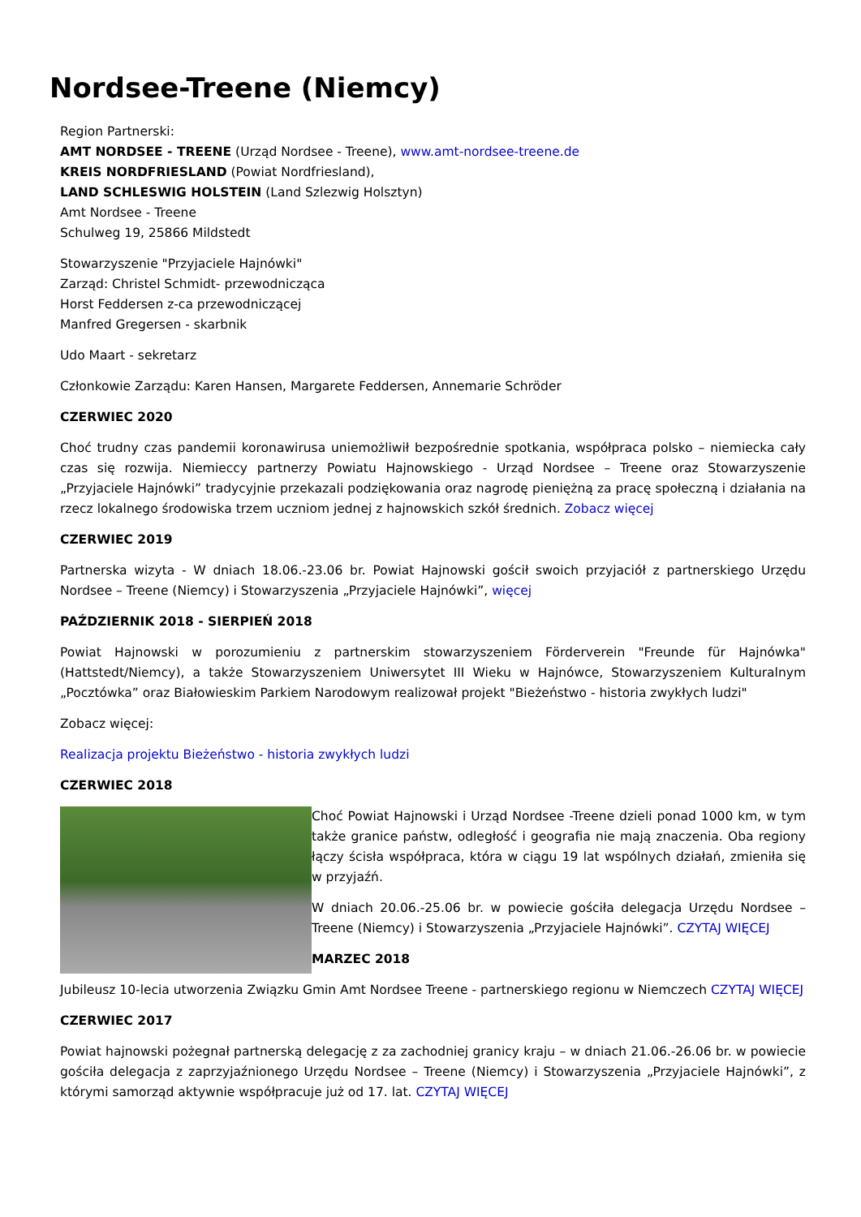Nordsee-Treene (Niemcy)
Region Partnerski:
AMT NORDSEE - TREENE (Urząd Nordsee - Treene), www.amt-nordsee-treene.de
KREIS NORDFRIESLAND (Powiat Nordfriesland),
LAND SCHLESWIG HOLSTEIN (Land Szlezwig Holsztyn)
Amt Nordsee - Treene
Schulweg 19, 25866 Mildstedt
Stowarzyszenie "Przyjaciele Hajnówki"
Zarząd: Christel Schmidt- przewodnicząca
Horst Feddersen z-ca przewodniczącej
Manfred Gregersen - skarbnik
Udo Maart - sekretarz
Członkowie Zarządu: Karen Hansen, Margarete Feddersen, Annemarie Schröder
CZERWIEC 2020
Choć trudny czas pandemii koronawirusa uniemożliwił bezpośrednie spotkania, współpraca polsko – niemiecka cały czas się rozwija. Niemieccy partnerzy Powiatu Hajnowskiego - Urząd Nordsee – Treene oraz Stowarzyszenie „Przyjaciele Hajnówki” tradycyjnie przekazali podziękowania oraz nagrodę pieniężną za pracę społeczną i działania na rzecz lokalnego środowiska trzem uczniom jednej z hajnowskich szkół średnich. Zobacz więcej
CZERWIEC 2019
Partnerska wizyta - W dniach 18.06.-23.06 br. Powiat Hajnowski gościł swoich przyjaciół z partnerskiego Urzędu Nordsee – Treene (Niemcy) i Stowarzyszenia „Przyjaciele Hajnówki”, więcej
PAŹDZIERNIK 2018 - SIERPIEŃ 2018
Powiat Hajnowski w porozumieniu z partnerskim stowarzyszeniem Förderverein "Freunde für Hajnówka" (Hattstedt/Niemcy), a także Stowarzyszeniem Uniwersytet III Wieku w Hajnówce, Stowarzyszeniem Kulturalnym „Pocztówka” oraz Białowieskim Parkiem Narodowym realizował projekt "Bieżeństwo - historia zwykłych ludzi"
Zobacz więcej:
Realizacja projektu Bieżeństwo - historia zwykłych ludzi
CZERWIEC 2018
Choć Powiat Hajnowski i Urząd Nordsee -Treene dzieli ponad 1000 km, w tym także granice państw, odległość i geografia nie mają znaczenia. Oba regiony łączy ścisła współpraca, która w ciągu 19 lat wspólnych działań, zmieniła się w przyjaźń.
W dniach 20.06.-25.06 br. w powiecie gościła delegacja Urzędu Nordsee – Treene (Niemcy) i Stowarzyszenia „Przyjaciele Hajnówki”. CZYTAJ WIĘCEJ
MARZEC 2018
Jubileusz 10-lecia utworzenia Związku Gmin Amt Nordsee Treene - partnerskiego regionu w Niemczech CZYTAJ WIĘCEJ
CZERWIEC 2017
Powiat hajnowski pożegnał partnerską delegację z za zachodniej granicy kraju – w dniach 21.06.-26.06 br. w powiecie gościła delegacja z zaprzyjaźnionego Urzędu Nordsee – Treene (Niemcy) i Stowarzyszenia „Przyjaciele Hajnówki”, z którymi samorząd aktywnie współpracuje już od 17. lat. CZYTAJ WIĘCEJ